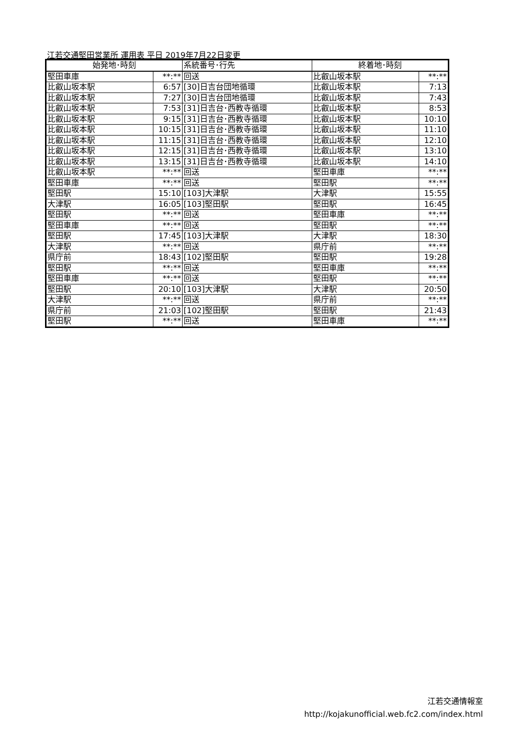江若交通堅田営業所 運用表 平日 2019年7月22日変更
| 始発地･時刻 | | 系統番号･行先 | 終着地･時刻 | |
| --- | --- | --- | --- | --- |
| 堅田車庫 | **:** | 回送 | 比叡山坂本駅 | **:** |
| 比叡山坂本駅 | 6:57 | [30]日吉台団地循環 | 比叡山坂本駅 | 7:13 |
| 比叡山坂本駅 | 7:27 | [30]日吉台団地循環 | 比叡山坂本駅 | 7:43 |
| 比叡山坂本駅 | 7:53 | [31]日吉台･西教寺循環 | 比叡山坂本駅 | 8:53 |
| 比叡山坂本駅 | 9:15 | [31]日吉台･西教寺循環 | 比叡山坂本駅 | 10:10 |
| 比叡山坂本駅 | 10:15 | [31]日吉台･西教寺循環 | 比叡山坂本駅 | 11:10 |
| 比叡山坂本駅 | 11:15 | [31]日吉台･西教寺循環 | 比叡山坂本駅 | 12:10 |
| 比叡山坂本駅 | 12:15 | [31]日吉台･西教寺循環 | 比叡山坂本駅 | 13:10 |
| 比叡山坂本駅 | 13:15 | [31]日吉台･西教寺循環 | 比叡山坂本駅 | 14:10 |
| 比叡山坂本駅 | **:** | 回送 | 堅田車庫 | **:** |
| 堅田車庫 | **:** | 回送 | 堅田駅 | **:** |
| 堅田駅 | 15:10 | [103]大津駅 | 大津駅 | 15:55 |
| 大津駅 | 16:05 | [103]堅田駅 | 堅田駅 | 16:45 |
| 堅田駅 | **:** | 回送 | 堅田車庫 | **:** |
| 堅田車庫 | **:** | 回送 | 堅田駅 | **:** |
| 堅田駅 | 17:45 | [103]大津駅 | 大津駅 | 18:30 |
| 大津駅 | **:** | 回送 | 県庁前 | **:** |
| 県庁前 | 18:43 | [102]堅田駅 | 堅田駅 | 19:28 |
| 堅田駅 | **:** | 回送 | 堅田車庫 | **:** |
| 堅田車庫 | **:** | 回送 | 堅田駅 | **:** |
| 堅田駅 | 20:10 | [103]大津駅 | 大津駅 | 20:50 |
| 大津駅 | **:** | 回送 | 県庁前 | **:** |
| 県庁前 | 21:03 | [102]堅田駅 | 堅田駅 | 21:43 |
| 堅田駅 | **:** | 回送 | 堅田車庫 | **:** |
江若交通情報室
http://kojakunofficial.web.fc2.com/index.html